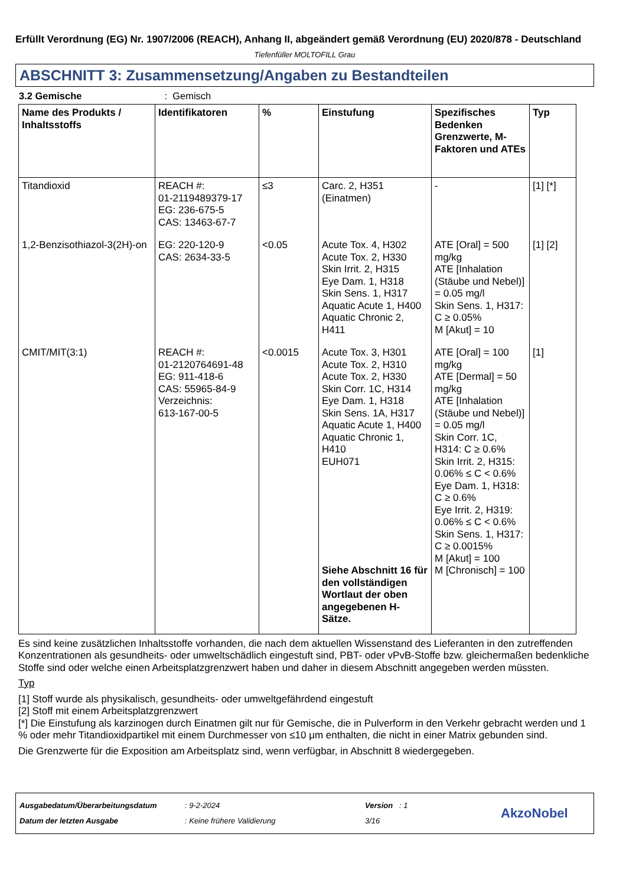Erfüllt Verordnung (EG) Nr. 1907/2006 (REACH), Anhang II, abgeändert gemäß Verordnung (EU) 2020/878 - Deutschland
Tiefenfüller MOLTOFILL Grau
ABSCHNITT 3: Zusammensetzung/Angaben zu Bestandteilen
3.2 Gemische : Gemisch
| Name des Produkts / Inhaltsstoffs | Identifikatoren | % | Einstufung | Spezifisches Bedenken Grenzwerte, M-Faktoren und ATEs | Typ |
| --- | --- | --- | --- | --- | --- |
| Titandioxid | REACH #: 01-2119489379-17 EG: 236-675-5 CAS: 13463-67-7 | ≤3 | Carc. 2, H351 (Einatmen) | - | [1] [*] |
| 1,2-Benzisothiazol-3(2H)-on | EG: 220-120-9 CAS: 2634-33-5 | <0.05 | Acute Tox. 4, H302 Acute Tox. 2, H330 Skin Irrit. 2, H315 Eye Dam. 1, H318 Skin Sens. 1, H317 Aquatic Acute 1, H400 Aquatic Chronic 2, H411 | ATE [Oral] = 500 mg/kg ATE [Inhalation (Stäube und Nebel)] = 0.05 mg/l Skin Sens. 1, H317: C ≥ 0.05% M [Akut] = 10 | [1] [2] |
| CMIT/MIT(3:1) | REACH #: 01-2120764691-48 EG: 911-418-6 CAS: 55965-84-9 Verzeichnis: 613-167-00-5 | <0.0015 | Acute Tox. 3, H301 Acute Tox. 2, H310 Acute Tox. 2, H330 Skin Corr. 1C, H314 Eye Dam. 1, H318 Skin Sens. 1A, H317 Aquatic Acute 1, H400 Aquatic Chronic 1, H410 EUH071 Siehe Abschnitt 16 für den vollständigen Wortlaut der oben angegebenen H-Sätze. | ATE [Oral] = 100 mg/kg ATE [Dermal] = 50 mg/kg ATE [Inhalation (Stäube und Nebel)] = 0.05 mg/l Skin Corr. 1C, H314: C ≥ 0.6% Skin Irrit. 2, H315: 0.06% ≤ C < 0.6% Eye Dam. 1, H318: C ≥ 0.6% Eye Irrit. 2, H319: 0.06% ≤ C < 0.6% Skin Sens. 1, H317: C ≥ 0.0015% M [Akut] = 100 M [Chronisch] = 100 | [1] |
Es sind keine zusätzlichen Inhaltsstoffe vorhanden, die nach dem aktuellen Wissenstand des Lieferanten in den zutreffenden Konzentrationen als gesundheits- oder umweltschädlich eingestuft sind, PBT- oder vPvB-Stoffe bzw. gleichermaßen bedenkliche Stoffe sind oder welche einen Arbeitsplatzgrenzwert haben und daher in diesem Abschnitt angegeben werden müssten.
Typ
[1] Stoff wurde als physikalisch, gesundheits- oder umweltgefährdend eingestuft
[2] Stoff mit einem Arbeitsplatzgrenzwert
[*] Die Einstufung als karzinogen durch Einatmen gilt nur für Gemische, die in Pulverform in den Verkehr gebracht werden und 1 % oder mehr Titandioxidpartikel mit einem Durchmesser von ≤10 μm enthalten, die nicht in einer Matrix gebunden sind.
Die Grenzwerte für die Exposition am Arbeitsplatz sind, wenn verfügbar, in Abschnitt 8 wiedergegeben.
Ausgabedatum/Überarbeitungsdatum
Datum der letzten Ausgabe
: 9-2-2024
: Keine frühere Validierung
Version : 1
3/16
AkzoNobel